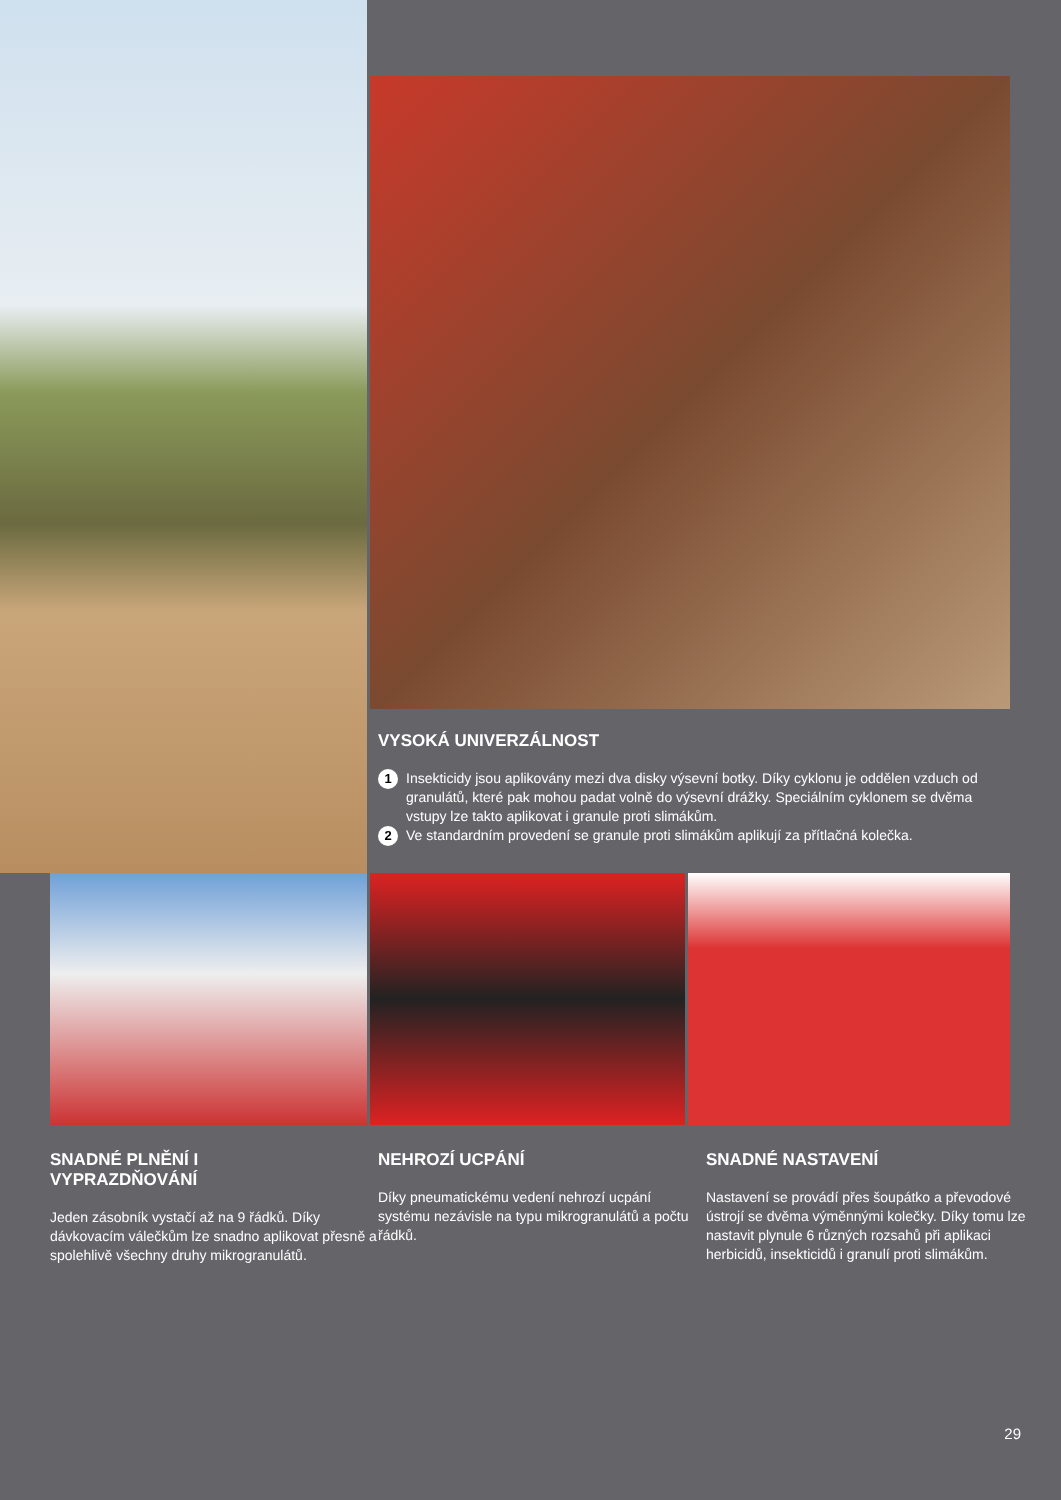VYSOKÁ UNIVERZÁLNOST
1 Insekticidy jsou aplikovány mezi dva disky výsevní botky. Díky cyklonu je oddělen vzduch od granulátů, které pak mohou padat volně do výsevní drážky. Speciálním cyklonem se dvěma vstupy lze takto aplikovat i granule proti slimákům.
2 Ve standardním provedení se granule proti slimákům aplikují za přítlačná kolečka.
SNADNÉ PLNĚNÍ I
VYPRAZDŇOVÁNÍ
Jeden zásobník vystačí až na 9 řádků. Díky dávkovacím válečkům lze snadno aplikovat přesně a spolehlivě všechny druhy mikrogranulátů.
NEHROZÍ UCPÁNÍ
Díky pneumatickému vedení nehrozí ucpání systému nezávisle na typu mikrogranulátů a počtu řádků.
SNADNÉ NASTAVENÍ
Nastavení se provádí přes šoupátko a převodové ústrojí se dvěma výměnnými kolečky. Díky tomu lze nastavit plynule 6 různých rozsahů při aplikaci herbicidů, insekticidů i granulí proti slimákům.
29